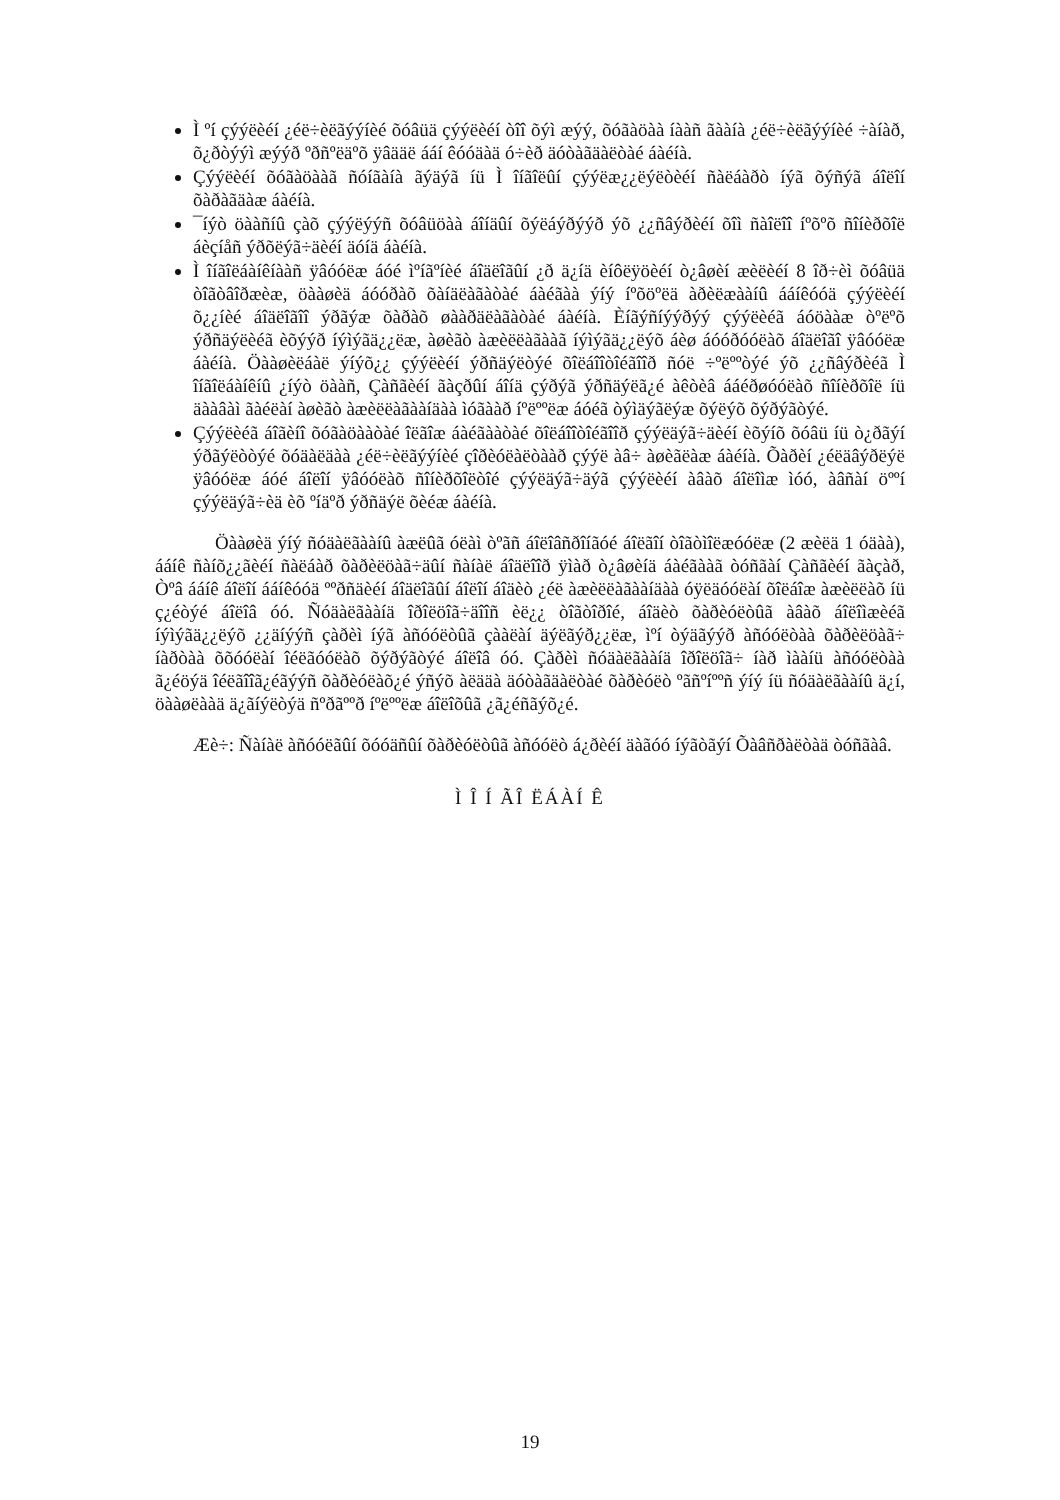Ì ºí çýýëèéí ¿éë÷èëãýýíèé õóâüä çýýëèéí òîî õýì æýý, õóãàöàà íààñ ãààíà ¿éë÷èëãýýíèé ÷àíàð, õ¿ðòýýì æýýð ºðñºëäºõ ÿâääë ááí êóóäàä ó÷èð äóòàãäàëòàé áàéíà.
Çýýëèéí õóãàöààã ñóíãàíà ãýäýã íü Ì îíãîëûí çýýëæ¿¿ëýëòèéí ñàëáàðò íýã õýñýã áîëîí õàðàãäàæ áàéíà.
¯íýò öààñíû çàõ çýýëýýñ õóâüöàà áîíäûí õýëáýðýýð ýõ ¿¿ñâýðèéí õîì ñàîëîî íºõºõ ñîíèðõîë áèçíåñ ýðõëýã÷äèéí äóíä áàéíà.
Ì îíãîëáàíêíààñ ÿâóóëæ áóé ìºíãºíèé áîäëîãûí ¿ð ä¿íä èíôëÿöèéí ò¿âøèí æèëèéí 8 îð÷èì õóâüä òîãòâîðæèæ, öààøèä áóóðàõ õàíäëàãàòàé áàéãàà ýíý íºõöºëä àðèëæààíû ááíêóóä çýýëèéí õ¿¿íèé áîäëîãîî ýðãýæ õàðàõ øààðäëàãàòàé áàéíà. Èíãýñíýýðýý çýýëèéã áóöààæ òºëºõ ýðñäýëèéã èõýýð íýìýãä¿¿ëæ, àøèãò àæèëëàãààã íýìýãä¿¿ëýõ áèø áóóðóóëàõ áîäëîãî ÿâóóëæ áàéíà. Öààøèëáàë ýíýõ¿¿ çýýëèéí ýðñäýëòýé õîëáîîòîéãîîð ñóë ÷ºëººòýé ýõ ¿¿ñâýðèéã Ì îíãîëáàíêíû ¿íýò öààñ, Çàñãèéí ãàçðûí áîíä çýðýã ýðñäýëã¿é àêòèâ ááéðøóóëàõ ñîíèðõîë íü äààâàì ãàéëàí àøèãò àæèëëàãààíäàà ìóãààð íºëººëæ áóéã òýìäýãëýæ õýëýõ õýðýãòýé.
Çýýëèéã áîãèíî õóãàöààòàé îëãîæ áàéãààòàé õîëáîîòîéãîîð çýýëäýã÷äèéí èõýíõ õóâü íü ò¿ðãýí ýðãýëòòýé õóäàëäàà ¿éë÷èëãýýíèé çîðèóëàëòààð çýýë àâ÷ àøèãëàæ áàéíà. Õàðèí ¿éëäâýðëýë ÿâóóëæ áóé áîëîí ÿâóóëàõ ñîíèðõîëòîé çýýëäýã÷äýã çýýëèéí àâàõ áîëîìæ ìóó, àâñàí öººí çýýëäýã÷èä èõ ºíäºð ýðñäýë õèéæ áàéíà.
Öààøèä ýíý ñóäàëãààíû àæëûã óëàì òºãñ áîëîâñðîíãóé áîëãîí òîãòìîëæóóëæ (2 æèëä 1 óäàà), ááíê ñàíõ¿¿ãèéí ñàëáàð õàðèëöàã÷äûí ñàíàë áîäëîîð ÿìàð ò¿âøèíä áàéãààã òóñãàí Çàñãèéí ãàçàð, Òºâ ááíê áîëîí ááíêóóä ººðñäèéí áîäëîãûí áîëîí áîäèò ¿éë àæèëëàãààíäàà óÿëäóóëàí õîëáîæ àæèëëàõ íü ç¿éòýé áîëîâ óó. Ñóäàëãààíä îðîëöîã÷äîîñ èë¿¿ òîãòîðîé, áîäèò õàðèóëòûã àâàõ áîëîìæèéã íýìýãä¿¿ëýõ ¿¿äíýýñ çàðèì íýã àñóóëòûã çààëàí äýëãýð¿¿ëæ, ìºí òýäãýýð àñóóëòàà õàðèëöàã÷ íàðòàà õõóóëàí îéëãóóëàõ õýðýãòýé áîëîâ óó. Çàðèì ñóäàëãààíä îðîëöîã÷ íàð ìààíü àñóóëòàà ã¿éöýä îéëãîîã¿éãýýñ õàðèóëàõ¿é ýñýõ àëääà äóòàãäàëòàé õàðèóëò ºãñºíººñ ýíý íü ñóäàëãààíû ä¿í, öààøëààä ä¿ãíýëòýä ñºðãººð íºëººëæ áîëîõûã ¿ã¿éñãýõ¿é.
Æè÷: Ñàíàë àñóóëãûí õóóäñûí õàðèóëòûã àñóóëò á¿ðèéí äàãóó íýãòãýí Õàâñðàëòàä òóñãàâ.
Ì Î Í ÃÎ ËÁÀÍ Ê
19